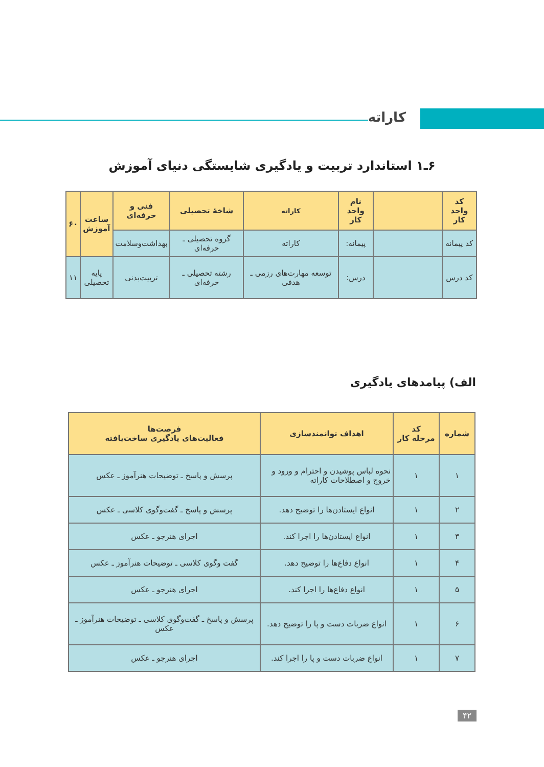کاراته
۶ـ۱ استاندارد تربیت و یادگیری شایستگی دنیای آموزش
| کد واحد کار | | نام واحد کار | کاراته | شاخهٔ تحصیلی | فنی و حرفه‌ای | ساعت آموزش | ۶۰ |
| --- | --- | --- | --- | --- | --- | --- | --- |
| کد پیمانه | | پیمانه: | کاراته | گروه تحصیلی ـ حرفه‌ای | بهداشت‌وسلامت | | |
| کد درس | | درس: | توسعه مهارت‌های رزمی ـ هدفی | رشته تحصیلی ـ حرفه‌ای | تربیت‌بدنی | پایه تحصیلی | ۱۱ |
الف) پیامدهای یادگیری
| شماره | کد مرحله کار | اهداف توانمندسازی | فرصت‌ها فعالیت‌های یادگیری ساخت‌یافته |
| --- | --- | --- | --- |
| ۱ | ۱ | نحوه لباس پوشیدن و احترام و ورود و خروج و اصطلاحات کاراته | پرسش و پاسخ ـ توضیحات هنرآموز ـ عکس |
| ۲ | ۱ | انواع ایستادن‌ها را توضیح دهد. | پرسش و پاسخ ـ گفت‌وگوی کلاسی ـ عکس |
| ۳ | ۱ | انواع ایستادن‌ها را اجرا کند. | اجرای هنرجو ـ عکس |
| ۴ | ۱ | انواع دفاع‌ها را توضیح دهد. | گفت وگوی کلاسی ـ توضیحات هنرآموز ـ عکس |
| ۵ | ۱ | انواع دفاع‌ها را اجرا کند. | اجرای هنرجو ـ عکس |
| ۶ | ۱ | انواع ضربات دست و پا را توضیح دهد. | پرسش و پاسخ ـ گفت‌وگوی کلاسی ـ توضیحات هنرآموز ـ عکس |
| ۷ | ۱ | انواع ضربات دست و پا را اجرا کند. | اجرای هنرجو ـ عکس |
۴۲